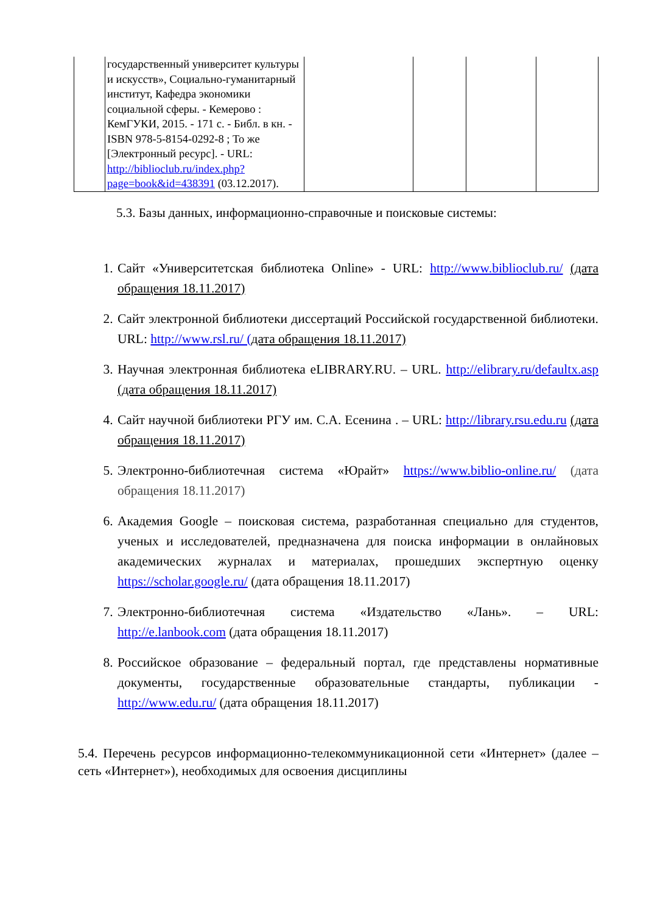| | государственный университет культуры и искусств», Социально-гуманитарный институт, Кафедра экономики социальной сферы. - Кемерово : КемГУКИ, 2015. - 171 с. - Библ. в кн. - ISBN 978-5-8154-0292-8 ; То же [Электронный ресурс]. - URL: http://biblioclub.ru/index.php?page=book&id=438391 (03.12.2017). | | | | |
5.3. Базы данных, информационно-справочные и поисковые системы:
1. Сайт «Университетская библиотека Online» - URL: http://www.biblioclub.ru/ (дата обращения 18.11.2017)
2. Сайт электронной библиотеки диссертаций Российской государственной библиотеки. URL: http://www.rsl.ru/ (дата обращения 18.11.2017)
3. Научная электронная библиотека eLIBRARY.RU. – URL. http://elibrary.ru/defaultx.asp (дата обращения 18.11.2017)
4. Сайт научной библиотеки РГУ им. С.А. Есенина . – URL: http://library.rsu.edu.ru (дата обращения 18.11.2017)
5. Электронно-библиотечная система «Юрайт» https://www.biblio-online.ru/ (дата обращения 18.11.2017)
6. Академия Google – поисковая система, разработанная специально для студентов, ученых и исследователей, предназначена для поиска информации в онлайновых академических журналах и материалах, прошедших экспертную оценку https://scholar.google.ru/ (дата обращения 18.11.2017)
7. Электронно-библиотечная система «Издательство «Лань». – URL: http://e.lanbook.com (дата обращения 18.11.2017)
8. Российское образование – федеральный портал, где представлены нормативные документы, государственные образовательные стандарты, публикации - http://www.edu.ru/ (дата обращения 18.11.2017)
5.4. Перечень ресурсов информационно-телекоммуникационной сети «Интернет» (далее – сеть «Интернет»), необходимых для освоения дисциплины